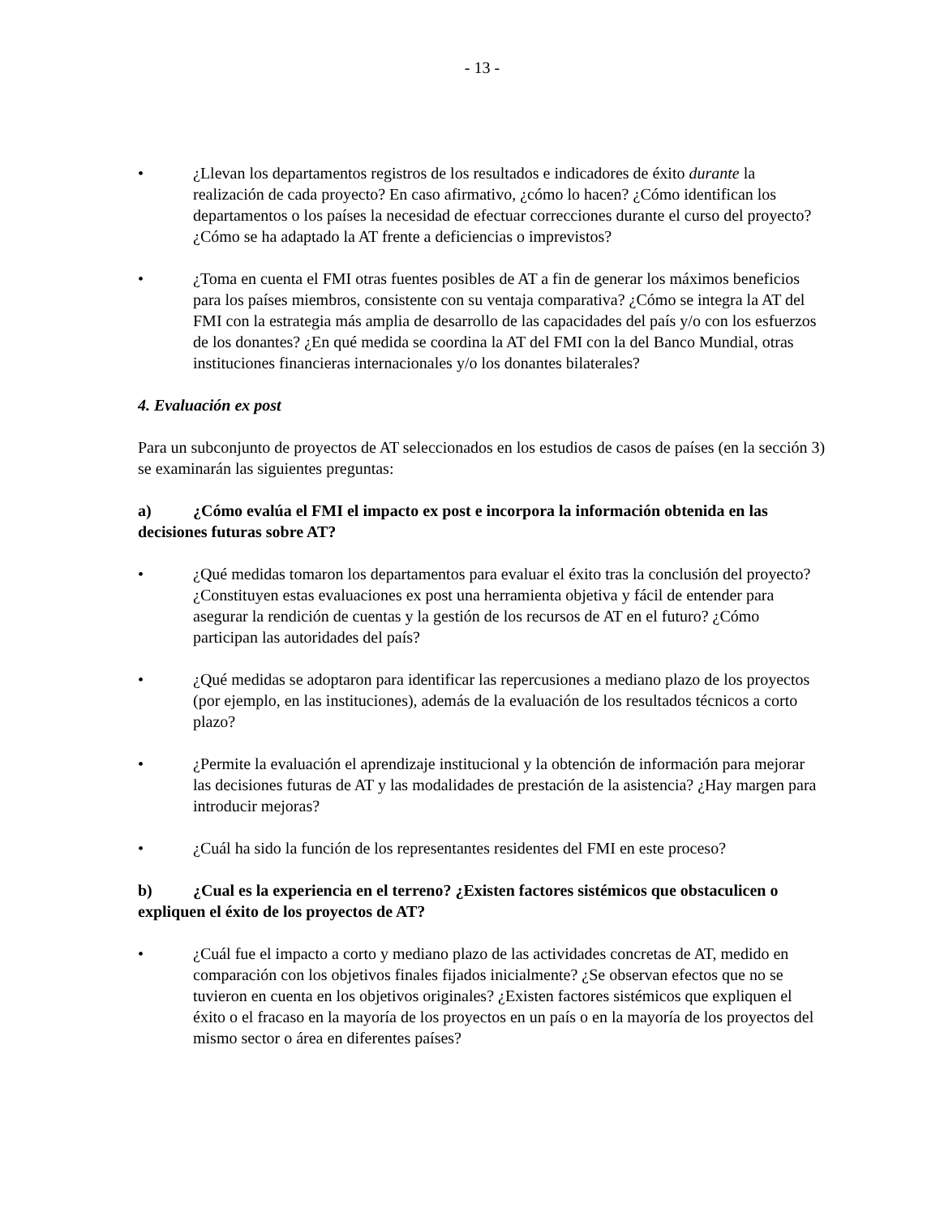- 13 -
• ¿Llevan los departamentos registros de los resultados e indicadores de éxito durante la realización de cada proyecto? En caso afirmativo, ¿cómo lo hacen? ¿Cómo identifican los departamentos o los países la necesidad de efectuar correcciones durante el curso del proyecto? ¿Cómo se ha adaptado la AT frente a deficiencias o imprevistos?
• ¿Toma en cuenta el FMI otras fuentes posibles de AT a fin de generar los máximos beneficios para los países miembros, consistente con su ventaja comparativa? ¿Cómo se integra la AT del FMI con la estrategia más amplia de desarrollo de las capacidades del país y/o con los esfuerzos de los donantes? ¿En qué medida se coordina la AT del FMI con la del Banco Mundial, otras instituciones financieras internacionales y/o los donantes bilaterales?
4. Evaluación ex post
Para un subconjunto de proyectos de AT seleccionados en los estudios de casos de países (en la sección 3) se examinarán las siguientes preguntas:
a) ¿Cómo evalúa el FMI el impacto ex post e incorpora la información obtenida en las decisiones futuras sobre AT?
• ¿Qué medidas tomaron los departamentos para evaluar el éxito tras la conclusión del proyecto? ¿Constituyen estas evaluaciones ex post una herramienta objetiva y fácil de entender para asegurar la rendición de cuentas y la gestión de los recursos de AT en el futuro? ¿Cómo participan las autoridades del país?
• ¿Qué medidas se adoptaron para identificar las repercusiones a mediano plazo de los proyectos (por ejemplo, en las instituciones), además de la evaluación de los resultados técnicos a corto plazo?
• ¿Permite la evaluación el aprendizaje institucional y la obtención de información para mejorar las decisiones futuras de AT y las modalidades de prestación de la asistencia? ¿Hay margen para introducir mejoras?
• ¿Cuál ha sido la función de los representantes residentes del FMI en este proceso?
b) ¿Cual es la experiencia en el terreno? ¿Existen factores sistémicos que obstaculicen o expliquen el éxito de los proyectos de AT?
• ¿Cuál fue el impacto a corto y mediano plazo de las actividades concretas de AT, medido en comparación con los objetivos finales fijados inicialmente? ¿Se observan efectos que no se tuvieron en cuenta en los objetivos originales? ¿Existen factores sistémicos que expliquen el éxito o el fracaso en la mayoría de los proyectos en un país o en la mayoría de los proyectos del mismo sector o área en diferentes países?